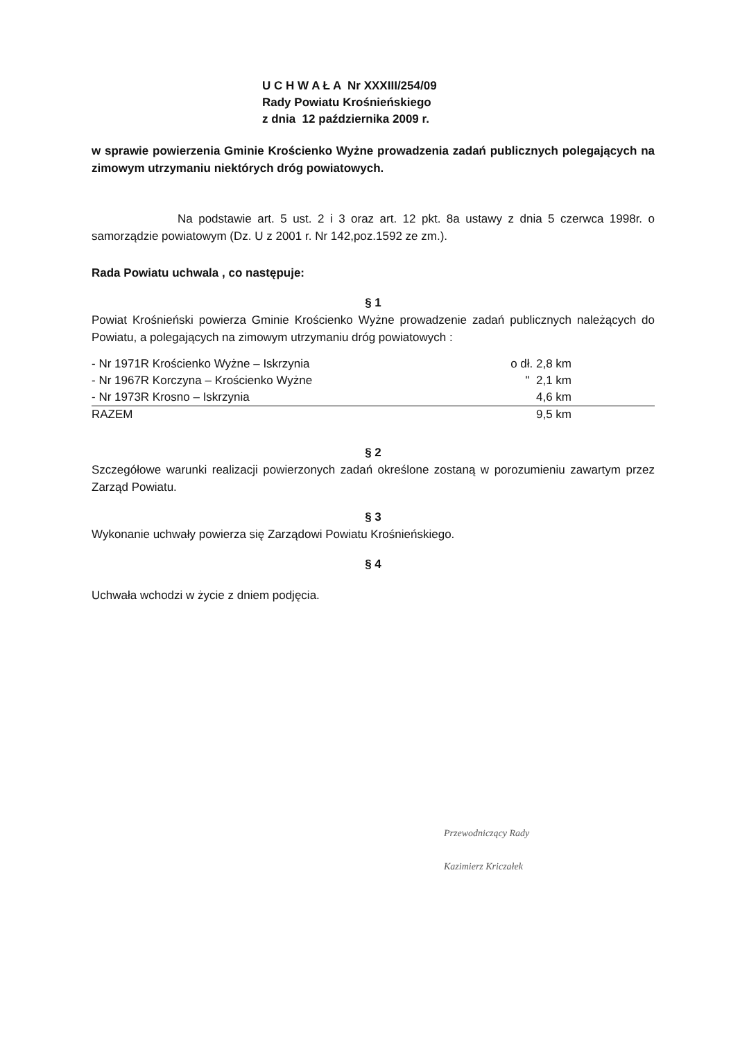U C H W A Ł A Nr XXXIII/254/09
Rady Powiatu Krośnieńskiego
z dnia 12 października 2009 r.
w sprawie powierzenia Gminie Krościenko Wyżne prowadzenia zadań publicznych polegających na zimowym utrzymaniu niektórych dróg powiatowych.
Na podstawie art. 5 ust. 2 i 3 oraz art. 12 pkt. 8a ustawy z dnia 5 czerwca 1998r. o samorządzie powiatowym (Dz. U z 2001 r. Nr 142,poz.1592 ze zm.).
Rada Powiatu uchwala , co następuje:
§ 1
Powiat Krośnieński powierza Gminie Krościenko Wyżne prowadzenie zadań publicznych należących do Powiatu, a polegających na zimowym utrzymaniu dróg powiatowych :
| - Nr 1971R Krościenko Wyżne – Iskrzynia | o dł. 2,8 km |
| - Nr 1967R Korczyna – Krościenko Wyżne | " 2,1 km |
| - Nr 1973R Krosno – Iskrzynia | 4,6 km |
| RAZEM | 9,5 km |
§ 2
Szczegółowe warunki realizacji powierzonych zadań określone zostaną w porozumieniu zawartym przez Zarząd Powiatu.
§ 3
Wykonanie uchwały powierza się Zarządowi Powiatu Krośnieńskiego.
§ 4
Uchwała wchodzi w życie z dniem podjęcia.
Przewodniczący Rady
Kazimierz Kriczałek